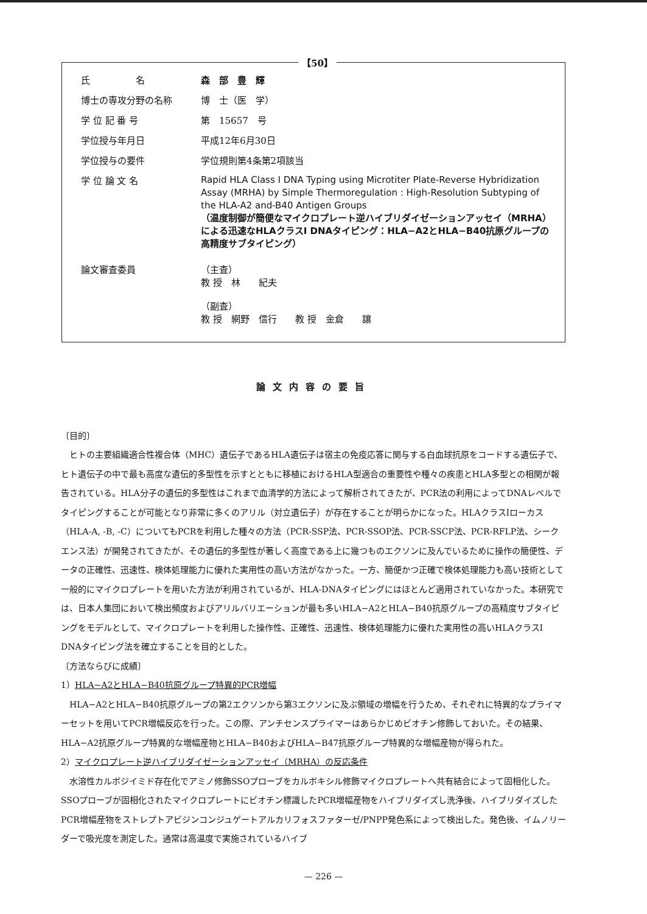【50】
氏　　　　　名 森　部　豊　輝
博士の専攻分野の名称 博　士（医　学）
学 位 記 番 号 第　15657　号
学位授与年月日 平成12年6月30日
学位授与の要件 学位規則第4条第2項該当
学 位 論 文 名
Rapid HLA Class I DNA Typing using Microtiter Plate-Reverse Hybridization Assay (MRHA) by Simple Thermoregulation : High-Resolution Subtyping of the HLA-A2 and-B40 Antigen Groups
（温度制御が簡便なマイクロプレート逆ハイブリダイゼーションアッセイ（MRHA）による迅速なHLAクラスI DNAタイピング：HLA−A2とHLA−B40抗原グループの高精度サブタイピング）
論文審査委員 （主査）
教 授　林　　紀夫
（副査）
教 授　網野　信行　　教 授　金倉　　譲
論文内容の要旨
〔目的〕
ヒトの主要組織適合性複合体（MHC）遺伝子であるHLA遺伝子は宿主の免疫応答に関与する白血球抗原をコードする遺伝子で、ヒト遺伝子の中で最も高度な遺伝的多型性を示すとともに移植におけるHLA型適合の重要性や種々の疾患とHLA多型との相関が報告されている。HLA分子の遺伝的多型性はこれまで血清学的方法によって解析されてきたが、PCR法の利用によってDNAレベルでタイピングすることが可能となり非常に多くのアリル（対立遺伝子）が存在することが明らかになった。HLAクラスIローカス（HLA-A, -B, -C）についてもPCRを利用した種々の方法（PCR-SSP法、PCR-SSOP法、PCR-SSCP法、PCR-RFLP法、シークエンス法）が開発されてきたが、その遺伝的多型性が著しく高度である上に幾つものエクソンに及んでいるために操作の簡便性、データの正確性、迅速性、検体処理能力に優れた実用性の高い方法がなかった。一方、簡便かつ正確で検体処理能力も高い技術として一般的にマイクロプレートを用いた方法が利用されているが、HLA-DNAタイピングにはほとんど適用されていなかった。本研究では、日本人集団において検出頻度およびアリルバリエーションが最も多いHLA−A2とHLA−B40抗原グループの高精度サブタイピングをモデルとして、マイクロプレートを利用した操作性、正確性、迅速性、検体処理能力に優れた実用性の高いHLAクラスI DNAタイピング法を確立することを目的とした。
〔方法ならびに成績〕
1）HLA−A2とHLA−B40抗原グループ特異的PCR増幅
HLA−A2とHLA−B40抗原グループの第2エクソンから第3エクソンに及ぶ領域の増幅を行うため、それぞれに特異的なプライマーセットを用いてPCR増幅反応を行った。この際、アンチセンスプライマーはあらかじめビオチン修飾しておいた。その結果、HLA−A2抗原グループ特異的な増幅産物とHLA−B40およびHLA−B47抗原グループ特異的な増幅産物が得られた。
2）マイクロプレート逆ハイブリダイゼーションアッセイ（MRHA）の反応条件
水溶性カルボジイミド存在化でアミノ修飾SSOプローブをカルボキシル修飾マイクロプレートへ共有結合によって固相化した。SSOプローブが固相化されたマイクロプレートにビオチン標識したPCR増幅産物をハイブリダイズし洗浄後、ハイブリダイズしたPCR増幅産物をストレプトアビジンコンジュゲートアルカリフォスファターゼ/PNPP発色系によって検出した。発色後、イムノリーダーで吸光度を測定した。通常は高温度で実施されているハイブ
— 226 —